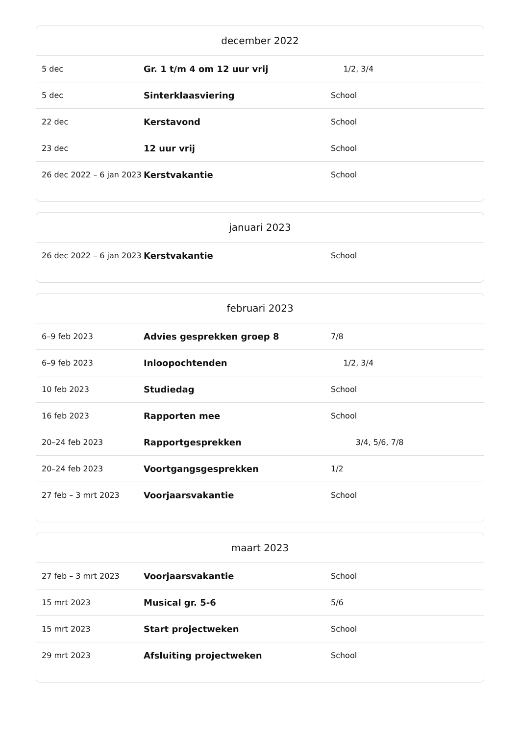| december 2022 | | |
| --- | --- | --- |
| 5 dec | Gr. 1 t/m 4 om 12 uur vrij | 1/2, 3/4 |
| 5 dec | Sinterklaasviering | School |
| 22 dec | Kerstavond | School |
| 23 dec | 12 uur vrij | School |
| 26 dec 2022 – 6 jan 2023 | Kerstvakantie | School |
| januari 2023 | | |
| --- | --- | --- |
| 26 dec 2022 – 6 jan 2023 | Kerstvakantie | School |
| februari 2023 | | |
| --- | --- | --- |
| 6–9 feb 2023 | Advies gesprekken groep 8 | 7/8 |
| 6–9 feb 2023 | Inloopochtenden | 1/2, 3/4 |
| 10 feb 2023 | Studiedag | School |
| 16 feb 2023 | Rapporten mee | School |
| 20–24 feb 2023 | Rapportgesprekken | 3/4, 5/6, 7/8 |
| 20–24 feb 2023 | Voortgangsgesprekken | 1/2 |
| 27 feb – 3 mrt 2023 | Voorjaarsvakantie | School |
| maart 2023 | | |
| --- | --- | --- |
| 27 feb – 3 mrt 2023 | Voorjaarsvakantie | School |
| 15 mrt 2023 | Musical gr. 5-6 | 5/6 |
| 15 mrt 2023 | Start projectweken | School |
| 29 mrt 2023 | Afsluiting projectweken | School |